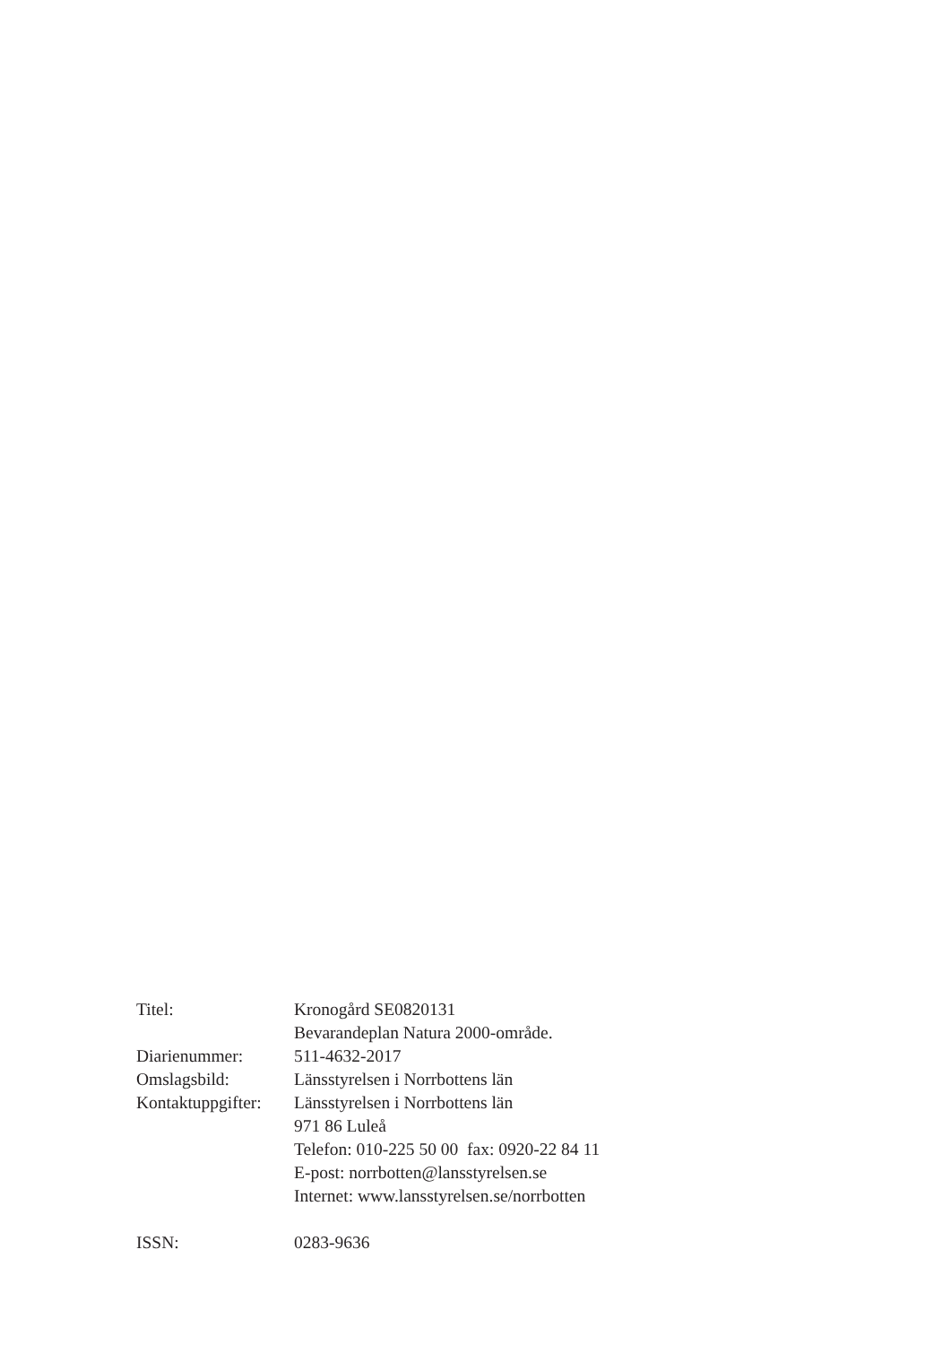Titel: Kronogård SE0820131
Bevarandeplan Natura 2000-område.
Diarienummer: 511-4632-2017
Omslagsbild: Länsstyrelsen i Norrbottens län
Kontaktuppgifter:
Länsstyrelsen i Norrbottens län
971 86 Luleå
Telefon: 010-225 50 00 fax: 0920-22 84 11
E-post: norrbotten@lansstyrelsen.se
Internet: www.lansstyrelsen.se/norrbotten
ISSN: 0283-9636